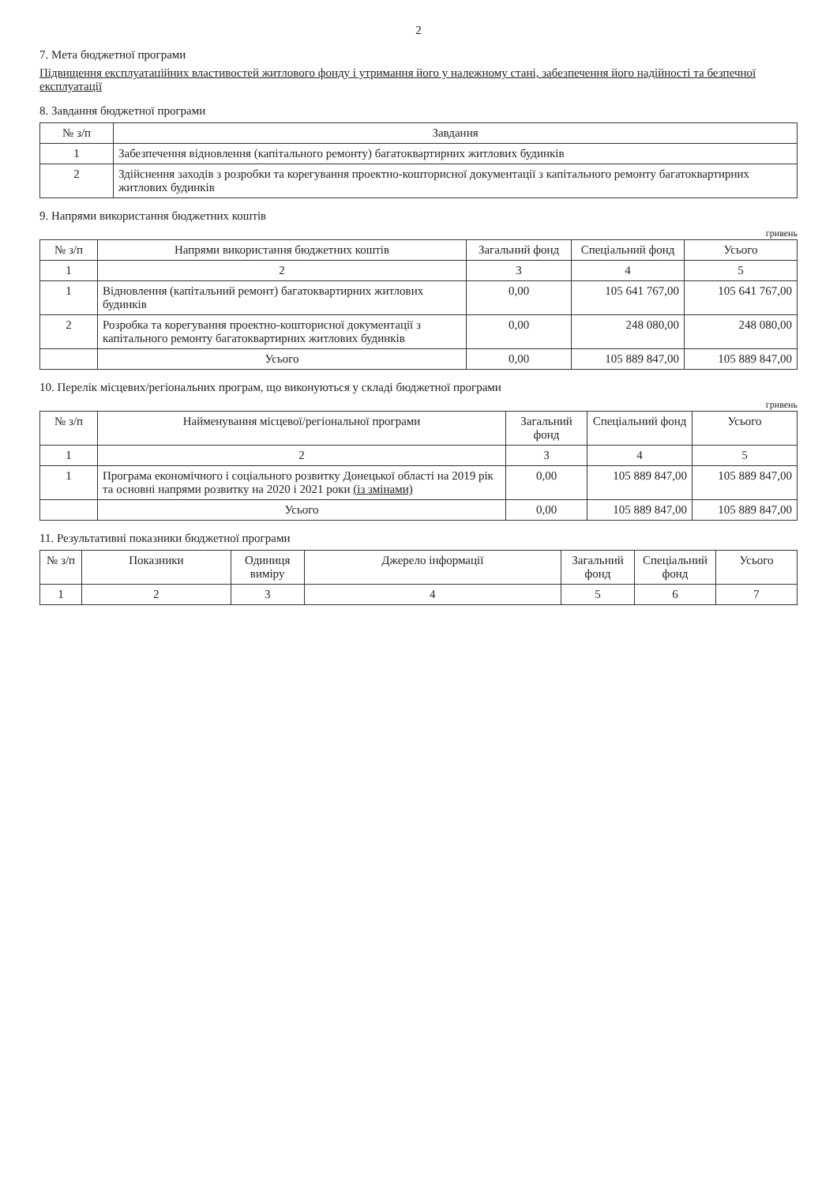2
7. Мета бюджетної програми
Підвищення експлуатаційних властивостей житлового фонду і утримання його у належному стані, забезпечення його надійності та безпечної експлуатації
8. Завдання бюджетної програми
| № з/п | Завдання |
| --- | --- |
| 1 | Забезпечення відновлення (капітального ремонту) багатоквартирних житлових будинків |
| 2 | Здійснення заходів з розробки та корегування проектно-кошторисної документації з капітального ремонту багатоквартирних житлових будинків |
9. Напрями використання бюджетних коштів
гривень
| № з/п | Напрями використання бюджетних коштів | Загальний фонд | Спеціальний фонд | Усього |
| --- | --- | --- | --- | --- |
| 1 | 2 | 3 | 4 | 5 |
| 1 | Відновлення (капітальний ремонт) багатоквартирних житлових будинків | 0,00 | 105 641 767,00 | 105 641 767,00 |
| 2 | Розробка та корегування проектно-кошторисної документації з капітального ремонту багатоквартирних житлових будинків | 0,00 | 248 080,00 | 248 080,00 |
| | Усього | 0,00 | 105 889 847,00 | 105 889 847,00 |
10. Перелік місцевих/регіональних програм, що виконуються у складі бюджетної програми
гривень
| № з/п | Найменування місцевої/регіональної програми | Загальний фонд | Спеціальний фонд | Усього |
| --- | --- | --- | --- | --- |
| 1 | 2 | 3 | 4 | 5 |
| 1 | Програма економічного і соціального розвитку Донецької області на 2019 рік та основні напрями розвитку на 2020 і 2021 роки (із змінами) | 0,00 | 105 889 847,00 | 105 889 847,00 |
| | Усього | 0,00 | 105 889 847,00 | 105 889 847,00 |
11. Результативні показники бюджетної програми
| № з/п | Показники | Одиниця виміру | Джерело інформації | Загальний фонд | Спеціальний фонд | Усього |
| --- | --- | --- | --- | --- | --- | --- |
| 1 | 2 | 3 | 4 | 5 | 6 | 7 |